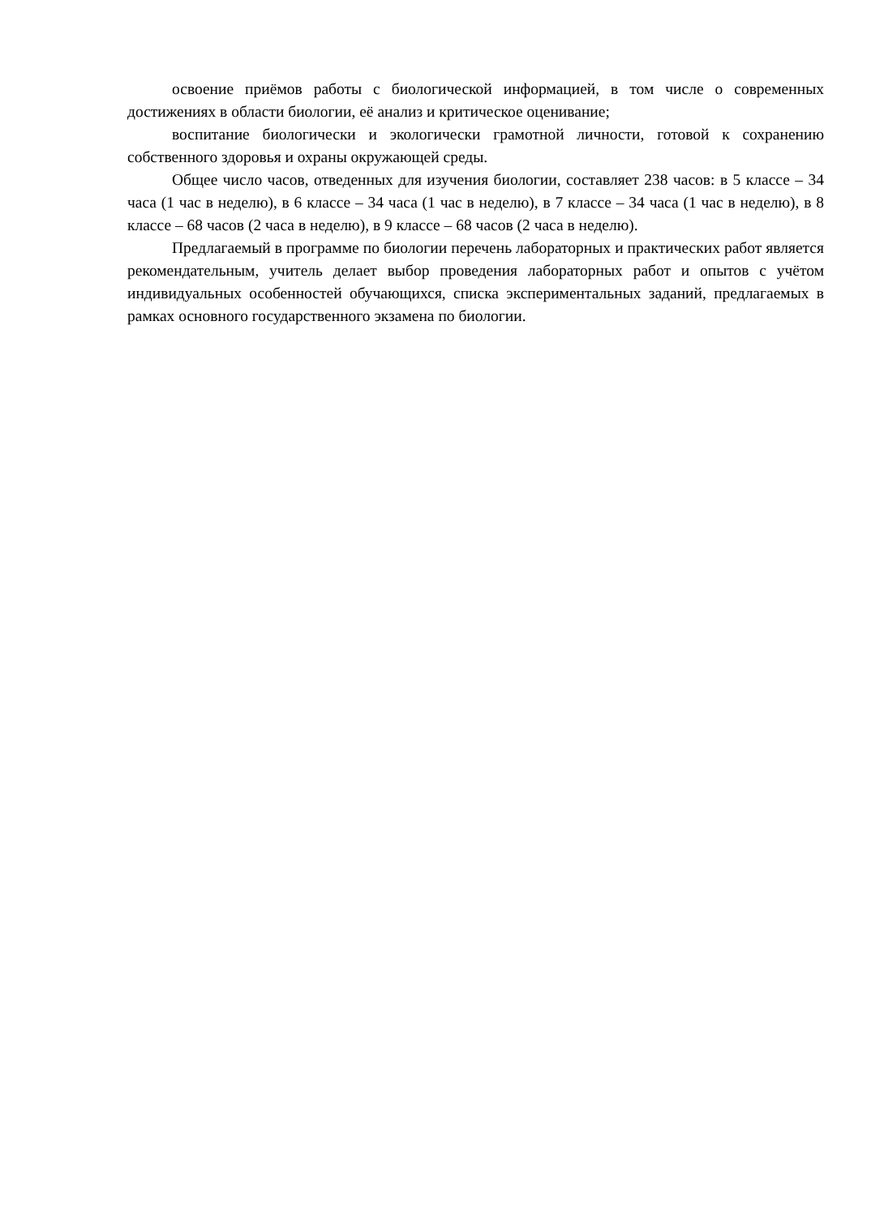освоение приёмов работы с биологической информацией, в том числе о современных достижениях в области биологии, её анализ и критическое оценивание;
воспитание биологически и экологически грамотной личности, готовой к сохранению собственного здоровья и охраны окружающей среды.
Общее число часов, отведенных для изучения биологии, составляет 238 часов: в 5 классе – 34 часа (1 час в неделю), в 6 классе – 34 часа (1 час в неделю), в 7 классе – 34 часа (1 час в неделю), в 8 классе – 68 часов (2 часа в неделю), в 9 классе – 68 часов (2 часа в неделю).
Предлагаемый в программе по биологии перечень лабораторных и практических работ является рекомендательным, учитель делает выбор проведения лабораторных работ и опытов с учётом индивидуальных особенностей обучающихся, списка экспериментальных заданий, предлагаемых в рамках основного государственного экзамена по биологии.